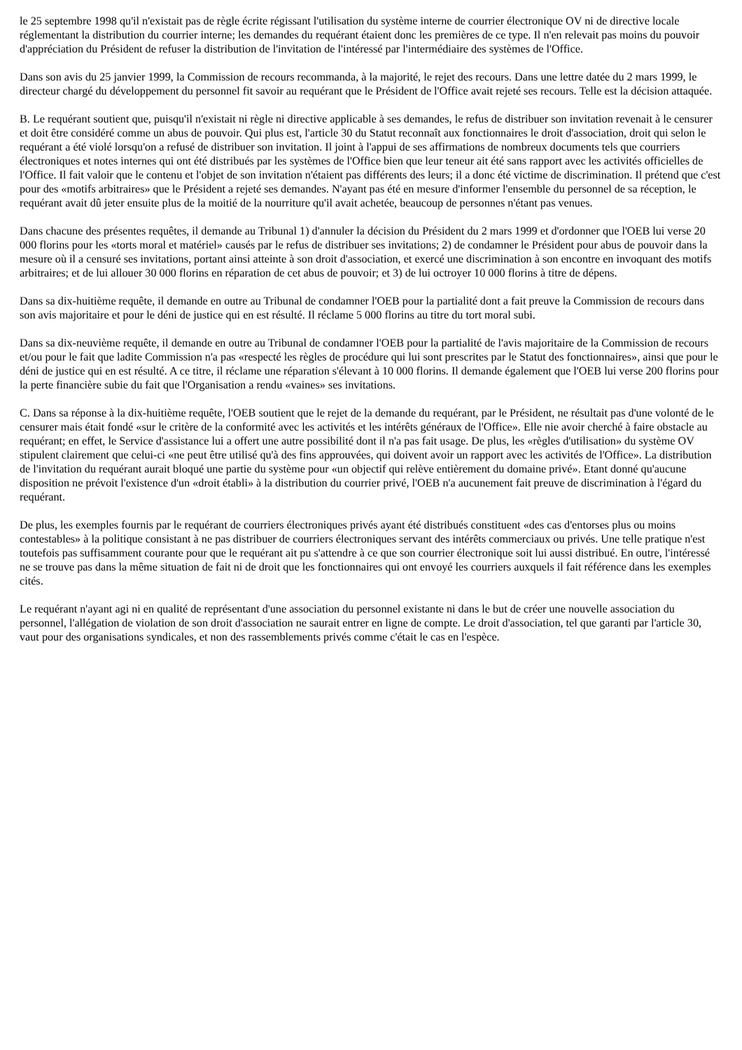le 25 septembre 1998 qu'il n'existait pas de règle écrite régissant l'utilisation du système interne de courrier électronique OV ni de directive locale réglementant la distribution du courrier interne; les demandes du requérant étaient donc les premières de ce type. Il n'en relevait pas moins du pouvoir d'appréciation du Président de refuser la distribution de l'invitation de l'intéressé par l'intermédiaire des systèmes de l'Office.
Dans son avis du 25 janvier 1999, la Commission de recours recommanda, à la majorité, le rejet des recours. Dans une lettre datée du 2 mars 1999, le directeur chargé du développement du personnel fit savoir au requérant que le Président de l'Office avait rejeté ses recours. Telle est la décision attaquée.
B. Le requérant soutient que, puisqu'il n'existait ni règle ni directive applicable à ses demandes, le refus de distribuer son invitation revenait à le censurer et doit être considéré comme un abus de pouvoir. Qui plus est, l'article 30 du Statut reconnaît aux fonctionnaires le droit d'association, droit qui selon le requérant a été violé lorsqu'on a refusé de distribuer son invitation. Il joint à l'appui de ses affirmations de nombreux documents tels que courriers électroniques et notes internes qui ont été distribués par les systèmes de l'Office bien que leur teneur ait été sans rapport avec les activités officielles de l'Office. Il fait valoir que le contenu et l'objet de son invitation n'étaient pas différents des leurs; il a donc été victime de discrimination. Il prétend que c'est pour des «motifs arbitraires» que le Président a rejeté ses demandes. N'ayant pas été en mesure d'informer l'ensemble du personnel de sa réception, le requérant avait dû jeter ensuite plus de la moitié de la nourriture qu'il avait achetée, beaucoup de personnes n'étant pas venues.
Dans chacune des présentes requêtes, il demande au Tribunal 1) d'annuler la décision du Président du 2 mars 1999 et d'ordonner que l'OEB lui verse 20 000 florins pour les «torts moral et matériel» causés par le refus de distribuer ses invitations; 2) de condamner le Président pour abus de pouvoir dans la mesure où il a censuré ses invitations, portant ainsi atteinte à son droit d'association, et exercé une discrimination à son encontre en invoquant des motifs arbitraires; et de lui allouer 30 000 florins en réparation de cet abus de pouvoir; et 3) de lui octroyer 10 000 florins à titre de dépens.
Dans sa dix-huitième requête, il demande en outre au Tribunal de condamner l'OEB pour la partialité dont a fait preuve la Commission de recours dans son avis majoritaire et pour le déni de justice qui en est résulté. Il réclame 5 000 florins au titre du tort moral subi.
Dans sa dix-neuvième requête, il demande en outre au Tribunal de condamner l'OEB pour la partialité de l'avis majoritaire de la Commission de recours et/ou pour le fait que ladite Commission n'a pas «respecté les règles de procédure qui lui sont prescrites par le Statut des fonctionnaires», ainsi que pour le déni de justice qui en est résulté. A ce titre, il réclame une réparation s'élevant à 10 000 florins. Il demande également que l'OEB lui verse 200 florins pour la perte financière subie du fait que l'Organisation a rendu «vaines» ses invitations.
C. Dans sa réponse à la dix-huitième requête, l'OEB soutient que le rejet de la demande du requérant, par le Président, ne résultait pas d'une volonté de le censurer mais était fondé «sur le critère de la conformité avec les activités et les intérêts généraux de l'Office». Elle nie avoir cherché à faire obstacle au requérant; en effet, le Service d'assistance lui a offert une autre possibilité dont il n'a pas fait usage. De plus, les «règles d'utilisation» du système OV stipulent clairement que celui-ci «ne peut être utilisé qu'à des fins approuvées, qui doivent avoir un rapport avec les activités de l'Office». La distribution de l'invitation du requérant aurait bloqué une partie du système pour «un objectif qui relève entièrement du domaine privé». Etant donné qu'aucune disposition ne prévoit l'existence d'un «droit établi» à la distribution du courrier privé, l'OEB n'a aucunement fait preuve de discrimination à l'égard du requérant.
De plus, les exemples fournis par le requérant de courriers électroniques privés ayant été distribués constituent «des cas d'entorses plus ou moins contestables» à la politique consistant à ne pas distribuer de courriers électroniques servant des intérêts commerciaux ou privés. Une telle pratique n'est toutefois pas suffisamment courante pour que le requérant ait pu s'attendre à ce que son courrier électronique soit lui aussi distribué. En outre, l'intéressé ne se trouve pas dans la même situation de fait ni de droit que les fonctionnaires qui ont envoyé les courriers auxquels il fait référence dans les exemples cités.
Le requérant n'ayant agi ni en qualité de représentant d'une association du personnel existante ni dans le but de créer une nouvelle association du personnel, l'allégation de violation de son droit d'association ne saurait entrer en ligne de compte. Le droit d'association, tel que garanti par l'article 30, vaut pour des organisations syndicales, et non des rassemblements privés comme c'était le cas en l'espèce.